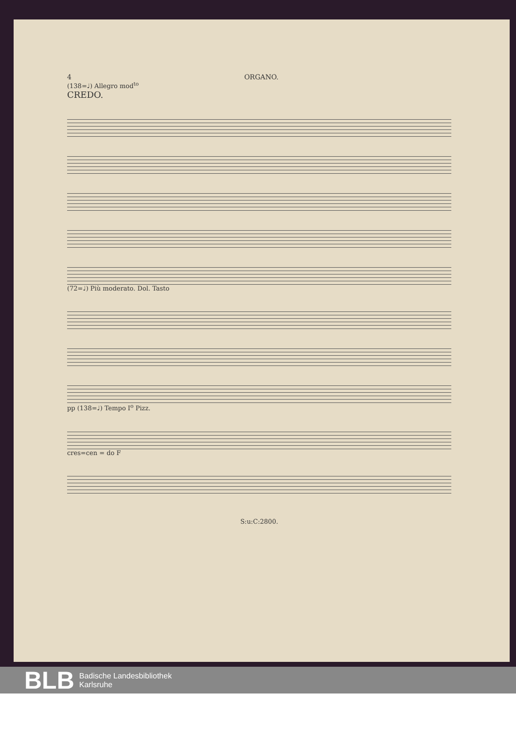4 ORGANO.
(138=♩) Allegro mod<sup>to</sup>
CREDO.
(72=♩) Più moderato. Dol. Tasto
pp (138=♩) Tempo I<sup>o</sup> Pizz.
cres=cen = do F
S:u:C:2800.
BLB Badische Landesbibliothek
Karlsruhe